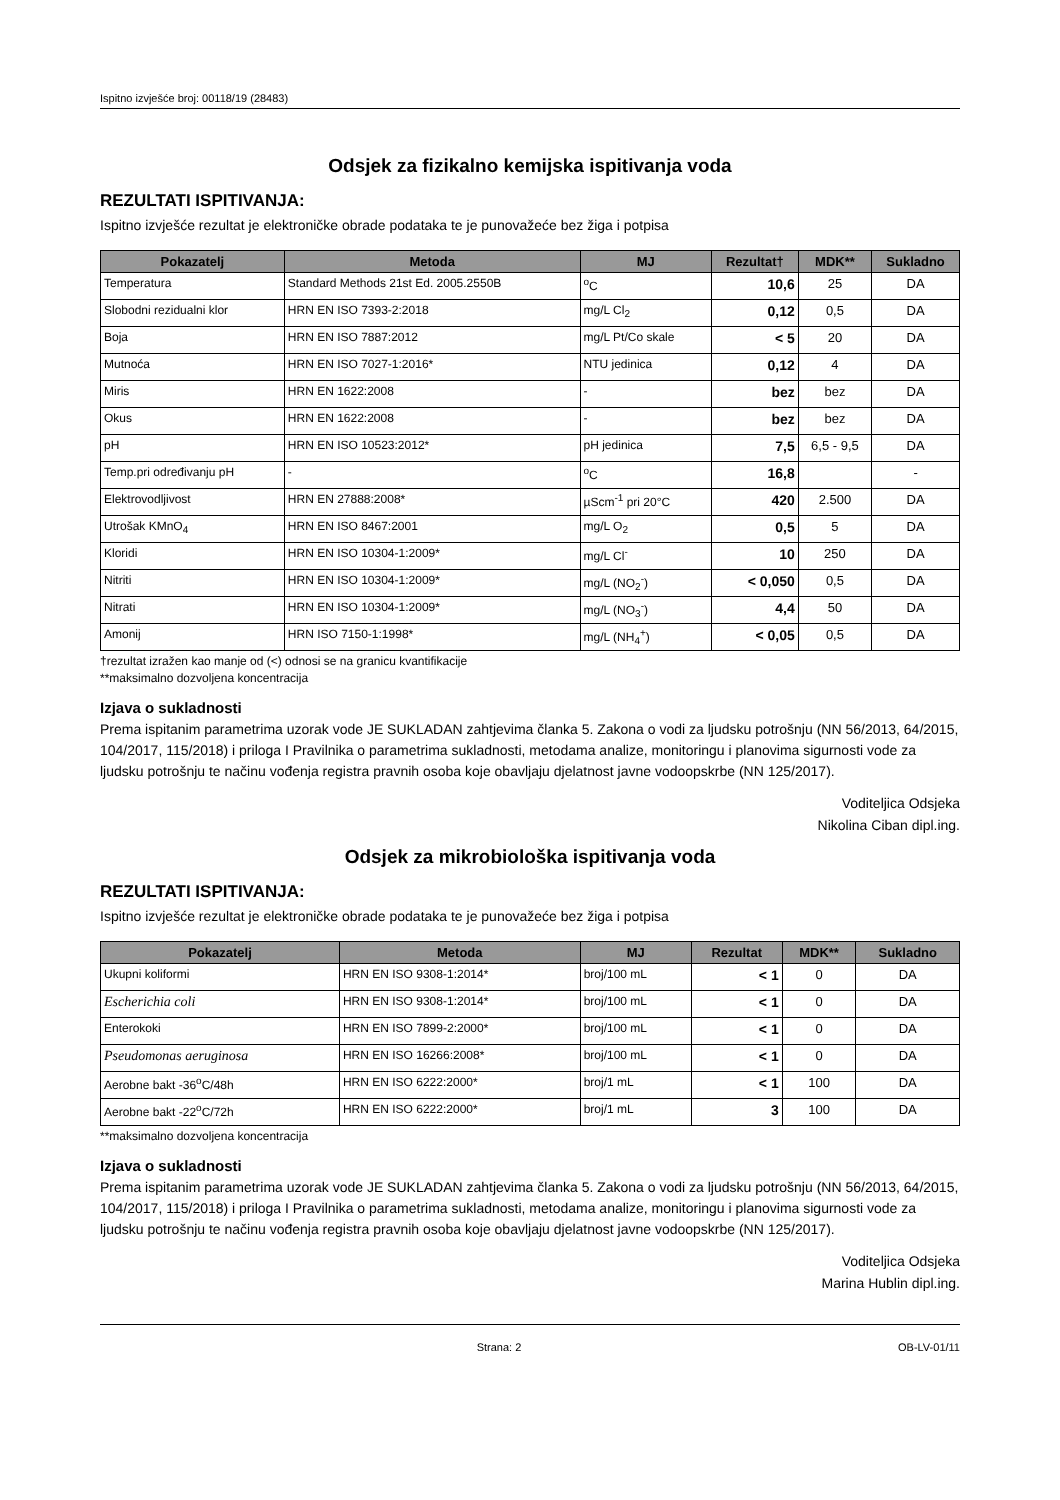Ispitno izvješće broj: 00118/19 (28483)
Odsjek za fizikalno kemijska ispitivanja voda
REZULTATI ISPITIVANJA:
Ispitno izvješće rezultat je elektroničke obrade podataka te je punovažeće bez žiga i potpisa
| Pokazatelj | Metoda | MJ | Rezultat† | MDK** | Sukladno |
| --- | --- | --- | --- | --- | --- |
| Temperatura | Standard Methods 21st Ed. 2005.2550B | <sup>o</sup> C | 10,6 | 25 | DA |
| Slobodni rezidualni klor | HRN EN ISO 7393-2:2018 | mg/L Cl<sub>2</sub> | 0,12 | 0,5 | DA |
| Boja | HRN EN ISO 7887:2012 | mg/L Pt/Co skale | < 5 | 20 | DA |
| Mutnoća | HRN EN ISO 7027-1:2016* | NTU jedinica | 0,12 | 4 | DA |
| Miris | HRN EN 1622:2008 | - | bez | bez | DA |
| Okus | HRN EN 1622:2008 | - | bez | bez | DA |
| pH | HRN EN ISO 10523:2012* | pH jedinica | 7,5 | 6,5 - 9,5 | DA |
| Temp.pri određivanju pH | - | <sup>o</sup> C | 16,8 | | - |
| Elektrovodljivost | HRN EN 27888:2008* | µScm<sup>-1</sup> pri 20°C | 420 | 2.500 | DA |
| Utrošak KMnO<sub>4</sub> | HRN EN ISO 8467:2001 | mg/L O<sub>2</sub> | 0,5 | 5 | DA |
| Kloridi | HRN EN ISO 10304-1:2009* | mg/L Cl<sup>-</sup> | 10 | 250 | DA |
| Nitriti | HRN EN ISO 10304-1:2009* | mg/L (NO<sub>2</sub><sup>-</sup>) | < 0,050 | 0,5 | DA |
| Nitrati | HRN EN ISO 10304-1:2009* | mg/L (NO<sub>3</sub><sup>-</sup>) | 4,4 | 50 | DA |
| Amonij | HRN ISO 7150-1:1998* | mg/L (NH<sub>4</sub><sup>+</sup>) | < 0,05 | 0,5 | DA |
†rezultat izražen kao manje od (<) odnosi se na granicu kvantifikacije
**maksimalno dozvoljena koncentracija
Izjava o sukladnosti
Prema ispitanim parametrima uzorak vode JE SUKLADAN zahtjevima članka 5. Zakona o vodi za ljudsku potrošnju (NN 56/2013, 64/2015, 104/2017, 115/2018) i priloga I Pravilnika o parametrima sukladnosti, metodama analize, monitoringu i planovima sigurnosti vode za ljudsku potrošnju te načinu vođenja registra pravnih osoba koje obavljaju djelatnost javne vodoopskrbe (NN 125/2017).
Voditeljica Odsjeka
Nikolina Ciban dipl.ing.
Odsjek za mikrobiološka ispitivanja voda
REZULTATI ISPITIVANJA:
Ispitno izvješće rezultat je elektroničke obrade podataka te je punovažeće bez žiga i potpisa
| Pokazatelj | Metoda | MJ | Rezultat | MDK** | Sukladno |
| --- | --- | --- | --- | --- | --- |
| Ukupni koliformi | HRN EN ISO 9308-1:2014* | broj/100 mL | < 1 | 0 | DA |
| Escherichia coli | HRN EN ISO 9308-1:2014* | broj/100 mL | < 1 | 0 | DA |
| Enterokoki | HRN EN ISO 7899-2:2000* | broj/100 mL | < 1 | 0 | DA |
| Pseudomonas aeruginosa | HRN EN ISO 16266:2008* | broj/100 mL | < 1 | 0 | DA |
| Aerobne bakt -36<sup>o</sup>C/48h | HRN EN ISO 6222:2000* | broj/1 mL | < 1 | 100 | DA |
| Aerobne bakt -22<sup>o</sup>C/72h | HRN EN ISO 6222:2000* | broj/1 mL | 3 | 100 | DA |
**maksimalno dozvoljena koncentracija
Izjava o sukladnosti
Prema ispitanim parametrima uzorak vode JE SUKLADAN zahtjevima članka 5. Zakona o vodi za ljudsku potrošnju (NN 56/2013, 64/2015, 104/2017, 115/2018) i priloga I Pravilnika o parametrima sukladnosti, metodama analize, monitoringu i planovima sigurnosti vode za ljudsku potrošnju te načinu vođenja registra pravnih osoba koje obavljaju djelatnost javne vodoopskrbe (NN 125/2017).
Voditeljica Odsjeka
Marina Hublin dipl.ing.
Strana: 2 OB-LV-01/11